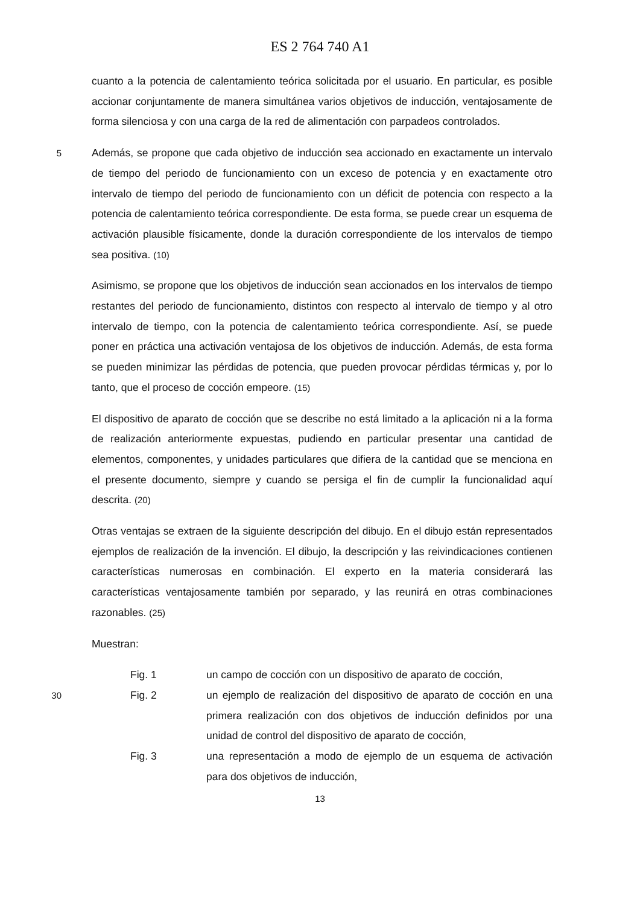ES 2 764 740 A1
cuanto a la potencia de calentamiento teórica solicitada por el usuario. En particular, es posible accionar conjuntamente de manera simultánea varios objetivos de inducción, ventajosamente de forma silenciosa y con una carga de la red de alimentación con parpadeos controlados.
5
Además, se propone que cada objetivo de inducción sea accionado en exactamente un intervalo de tiempo del periodo de funcionamiento con un exceso de potencia y en exactamente otro intervalo de tiempo del periodo de funcionamiento con un déficit de potencia con respecto a la potencia de calentamiento teórica correspondiente. De esta forma, se puede crear un esquema de activación plausible físicamente, donde la duración correspondiente de los intervalos de tiempo sea positiva. (10)
Asimismo, se propone que los objetivos de inducción sean accionados en los intervalos de tiempo restantes del periodo de funcionamiento, distintos con respecto al intervalo de tiempo y al otro intervalo de tiempo, con la potencia de calentamiento teórica correspondiente. Así, se puede poner en práctica una activación ventajosa de los objetivos de inducción. Además, de esta forma se pueden minimizar las pérdidas de potencia, que pueden provocar pérdidas térmicas y, por lo tanto, que el proceso de cocción empeore. (15)
El dispositivo de aparato de cocción que se describe no está limitado a la aplicación ni a la forma de realización anteriormente expuestas, pudiendo en particular presentar una cantidad de elementos, componentes, y unidades particulares que difiera de la cantidad que se menciona en el presente documento, siempre y cuando se persiga el fin de cumplir la funcionalidad aquí descrita. (20)
Otras ventajas se extraen de la siguiente descripción del dibujo. En el dibujo están representados ejemplos de realización de la invención. El dibujo, la descripción y las reivindicaciones contienen características numerosas en combinación. El experto en la materia considerará las características ventajosamente también por separado, y las reunirá en otras combinaciones razonables. (25)
Muestran:
Fig. 1 un campo de cocción con un dispositivo de aparato de cocción,
30
Fig. 2 un ejemplo de realización del dispositivo de aparato de cocción en una primera realización con dos objetivos de inducción definidos por una unidad de control del dispositivo de aparato de cocción,
Fig. 3 una representación a modo de ejemplo de un esquema de activación para dos objetivos de inducción,
13